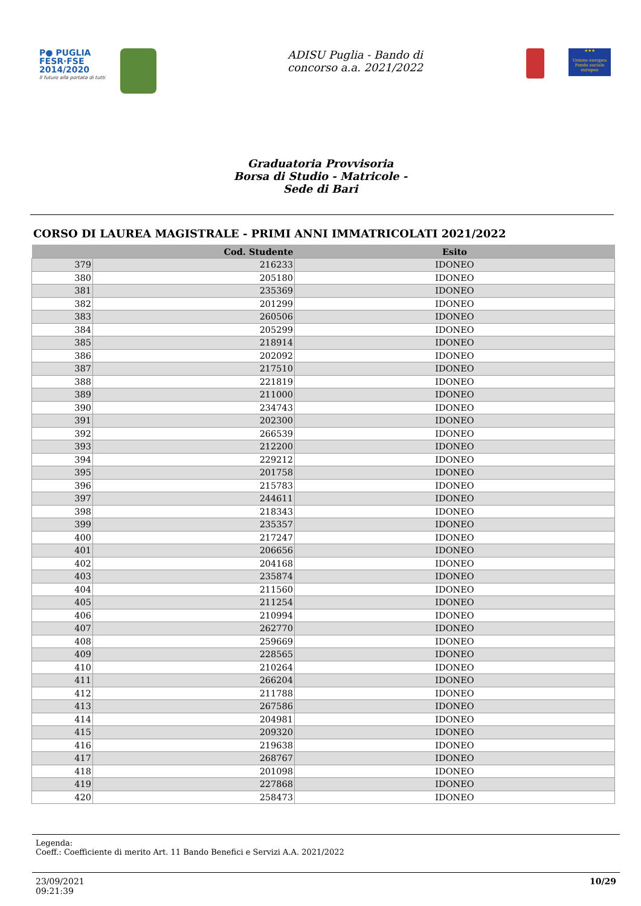P● PUGLIA
FESR·FSE
2014/2020
Il futuro alla portata di tutti
ADISU Puglia - Bando di
concorso a.a. 2021/2022
★★★
Unione europea Fondo sociale europeo
Graduatoria Provvisoria
Borsa di Studio - Matricole -
Sede di Bari
CORSO DI LAUREA MAGISTRALE - PRIMI ANNI IMMATRICOLATI 2021/2022
| | Cod. Studente | Esito |
| --- | --- | --- |
| 379 | 216233 | IDONEO |
| 380 | 205180 | IDONEO |
| 381 | 235369 | IDONEO |
| 382 | 201299 | IDONEO |
| 383 | 260506 | IDONEO |
| 384 | 205299 | IDONEO |
| 385 | 218914 | IDONEO |
| 386 | 202092 | IDONEO |
| 387 | 217510 | IDONEO |
| 388 | 221819 | IDONEO |
| 389 | 211000 | IDONEO |
| 390 | 234743 | IDONEO |
| 391 | 202300 | IDONEO |
| 392 | 266539 | IDONEO |
| 393 | 212200 | IDONEO |
| 394 | 229212 | IDONEO |
| 395 | 201758 | IDONEO |
| 396 | 215783 | IDONEO |
| 397 | 244611 | IDONEO |
| 398 | 218343 | IDONEO |
| 399 | 235357 | IDONEO |
| 400 | 217247 | IDONEO |
| 401 | 206656 | IDONEO |
| 402 | 204168 | IDONEO |
| 403 | 235874 | IDONEO |
| 404 | 211560 | IDONEO |
| 405 | 211254 | IDONEO |
| 406 | 210994 | IDONEO |
| 407 | 262770 | IDONEO |
| 408 | 259669 | IDONEO |
| 409 | 228565 | IDONEO |
| 410 | 210264 | IDONEO |
| 411 | 266204 | IDONEO |
| 412 | 211788 | IDONEO |
| 413 | 267586 | IDONEO |
| 414 | 204981 | IDONEO |
| 415 | 209320 | IDONEO |
| 416 | 219638 | IDONEO |
| 417 | 268767 | IDONEO |
| 418 | 201098 | IDONEO |
| 419 | 227868 | IDONEO |
| 420 | 258473 | IDONEO |
Legenda:
Coeff.: Coefficiente di merito Art. 11 Bando Benefici e Servizi A.A. 2021/2022
23/09/2021
09:21:39
10/29